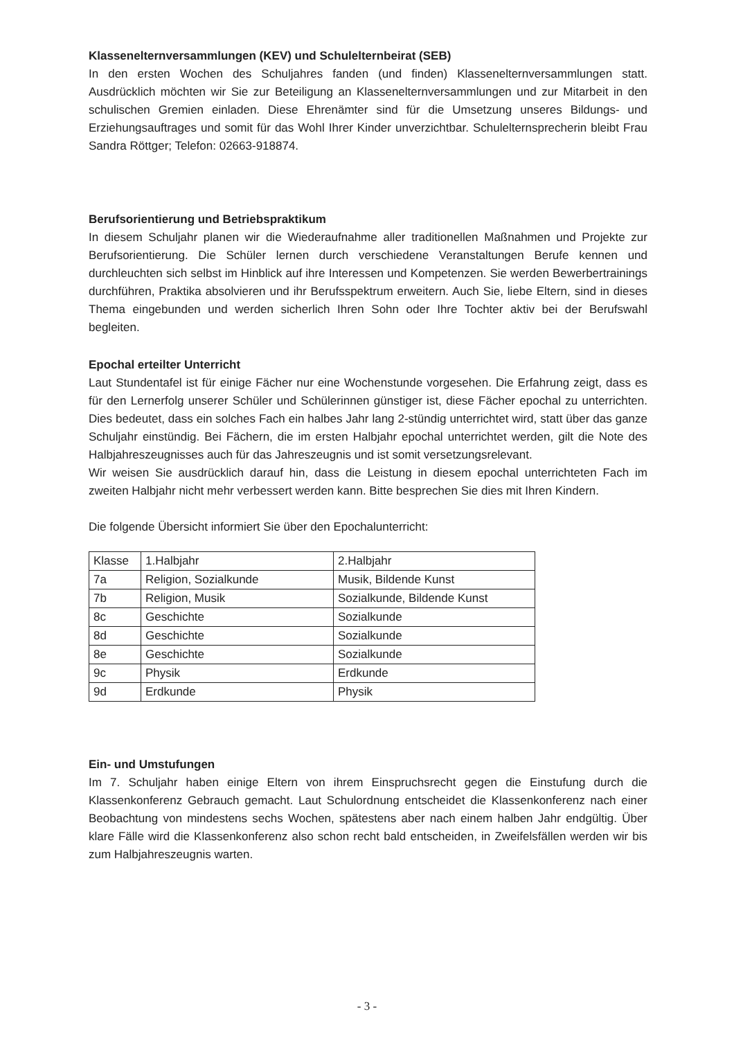Klassenelternversammlungen (KEV) und Schulelternbeirat (SEB)
In den ersten Wochen des Schuljahres fanden (und finden) Klassenelternversammlungen statt. Ausdrücklich möchten wir Sie zur Beteiligung an Klassenelternversammlungen und zur Mitarbeit in den schulischen Gremien einladen. Diese Ehrenämter sind für die Umsetzung unseres Bildungs- und Erziehungsauftrages und somit für das Wohl Ihrer Kinder unverzichtbar. Schulelternsprecherin bleibt Frau Sandra Röttger; Telefon: 02663-918874.
Berufsorientierung und Betriebspraktikum
In diesem Schuljahr planen wir die Wiederaufnahme aller traditionellen Maßnahmen und Projekte zur Berufsorientierung. Die Schüler lernen durch verschiedene Veranstaltungen Berufe kennen und durchleuchten sich selbst im Hinblick auf ihre Interessen und Kompetenzen. Sie werden Bewerbertrainings durchführen, Praktika absolvieren und ihr Berufsspektrum erweitern. Auch Sie, liebe Eltern, sind in dieses Thema eingebunden und werden sicherlich Ihren Sohn oder Ihre Tochter aktiv bei der Berufswahl begleiten.
Epochal erteilter Unterricht
Laut Stundentafel ist für einige Fächer nur eine Wochenstunde vorgesehen. Die Erfahrung zeigt, dass es für den Lernerfolg unserer Schüler und Schülerinnen günstiger ist, diese Fächer epochal zu unterrichten. Dies bedeutet, dass ein solches Fach ein halbes Jahr lang 2-stündig unterrichtet wird, statt über das ganze Schuljahr einstündig. Bei Fächern, die im ersten Halbjahr epochal unterrichtet werden, gilt die Note des Halbjahreszeugnisses auch für das Jahreszeugnis und ist somit versetzungsrelevant.
Wir weisen Sie ausdrücklich darauf hin, dass die Leistung in diesem epochal unterrichteten Fach im zweiten Halbjahr nicht mehr verbessert werden kann. Bitte besprechen Sie dies mit Ihren Kindern.
Die folgende Übersicht informiert Sie über den Epochalunterricht:
| Klasse | 1.Halbjahr | 2.Halbjahr |
| 7a | Religion, Sozialkunde | Musik, Bildende Kunst |
| 7b | Religion, Musik | Sozialkunde, Bildende Kunst |
| 8c | Geschichte | Sozialkunde |
| 8d | Geschichte | Sozialkunde |
| 8e | Geschichte | Sozialkunde |
| 9c | Physik | Erdkunde |
| 9d | Erdkunde | Physik |
Ein- und Umstufungen
Im 7. Schuljahr haben einige Eltern von ihrem Einspruchsrecht gegen die Einstufung durch die Klassenkonferenz Gebrauch gemacht. Laut Schulordnung entscheidet die Klassenkonferenz nach einer Beobachtung von mindestens sechs Wochen, spätestens aber nach einem halben Jahr endgültig. Über klare Fälle wird die Klassenkonferenz also schon recht bald entscheiden, in Zweifelsfällen werden wir bis zum Halbjahreszeugnis warten.
- 3 -